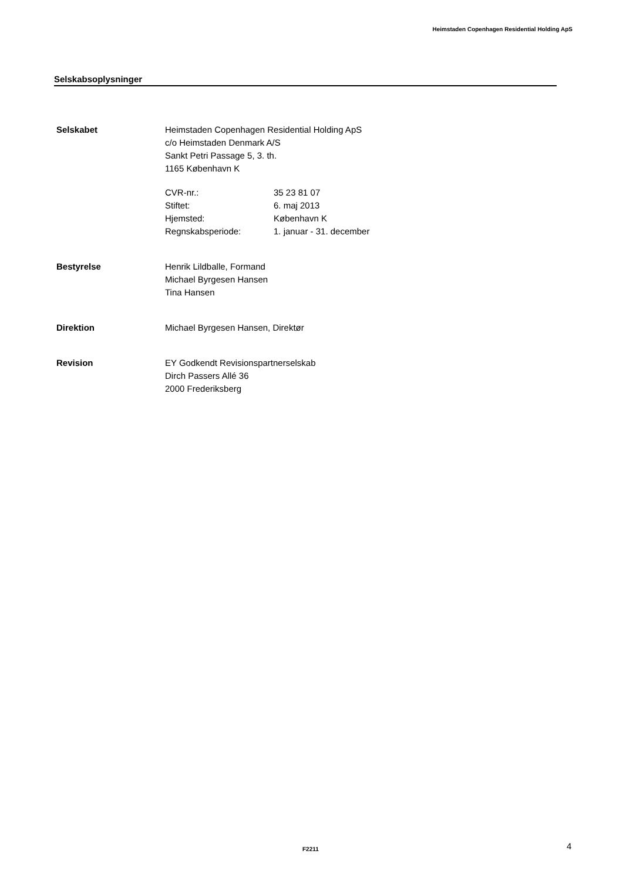Heimstaden Copenhagen Residential Holding ApS
Selskabsoplysninger
Selskabet Heimstaden Copenhagen Residential Holding ApS
c/o Heimstaden Denmark A/S
Sankt Petri Passage 5, 3. th.
1165 København K
CVR-nr.:
Stiftet:
Hjemsted:
Regnskabsperiode:
35 23 81 07
6. maj 2013
København K
1. januar - 31. december
Bestyrelse Henrik Lildballe, Formand
Michael Byrgesen Hansen
Tina Hansen
Direktion Michael Byrgesen Hansen, Direktør
Revision EY Godkendt Revisionspartnerselskab
Dirch Passers Allé 36
2000 Frederiksberg
F2211 4